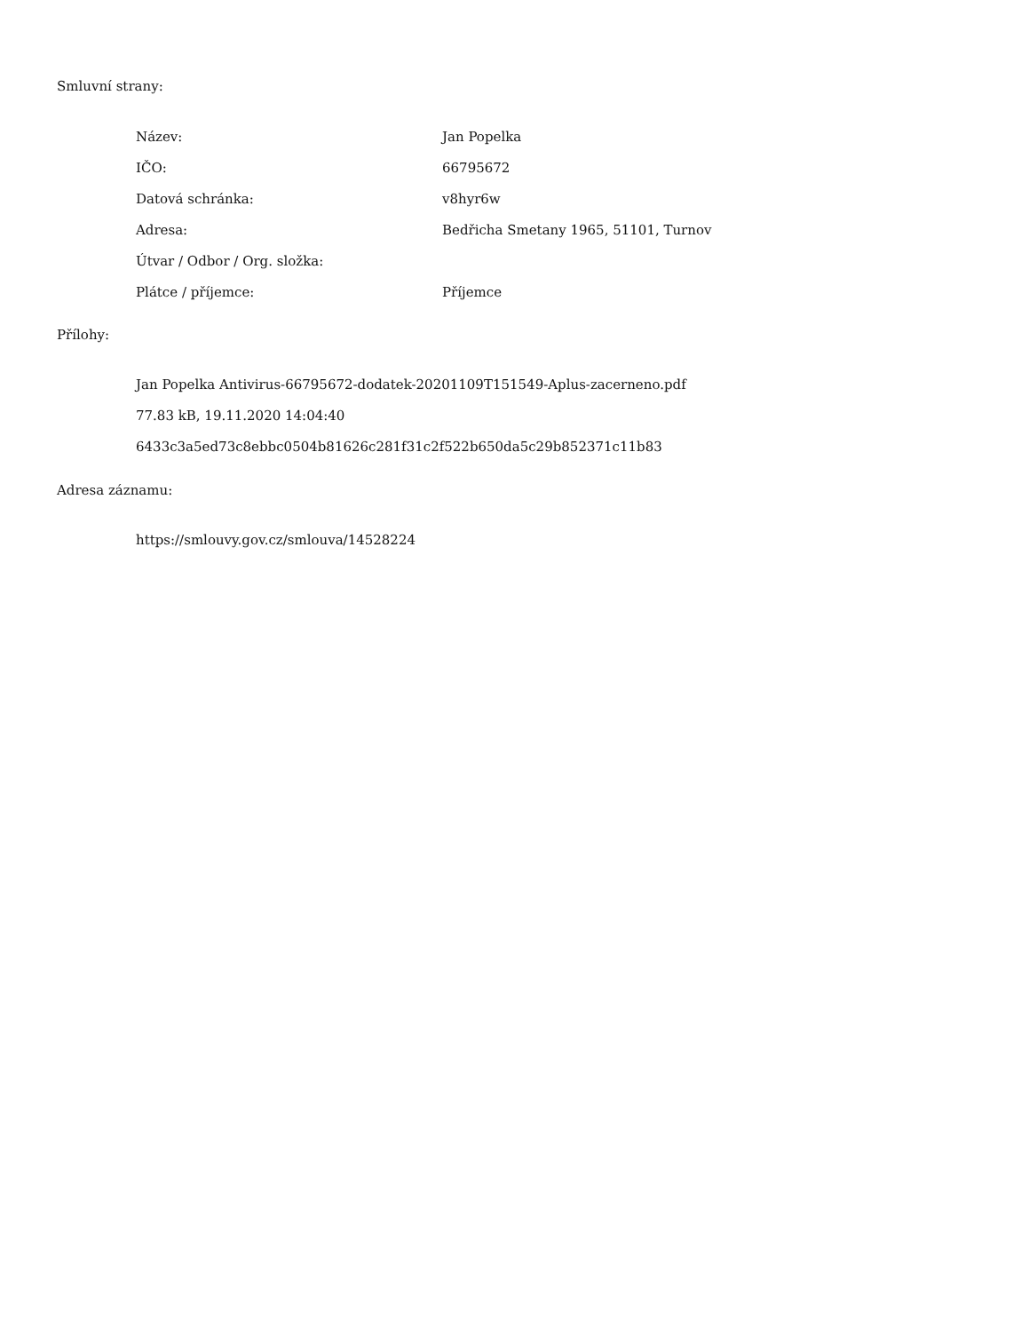Smluvní strany:
| Název: | Jan Popelka |
| IČO: | 66795672 |
| Datová schránka: | v8hyr6w |
| Adresa: | Bedřicha Smetany 1965, 51101, Turnov |
| Útvar / Odbor / Org. složka: | |
| Plátce / příjemce: | Příjemce |
Přílohy:
Jan Popelka Antivirus-66795672-dodatek-20201109T151549-Aplus-zacerneno.pdf
77.83 kB, 19.11.2020 14:04:40
6433c3a5ed73c8ebbc0504b81626c281f31c2f522b650da5c29b852371c11b83
Adresa záznamu:
https://smlouvy.gov.cz/smlouva/14528224